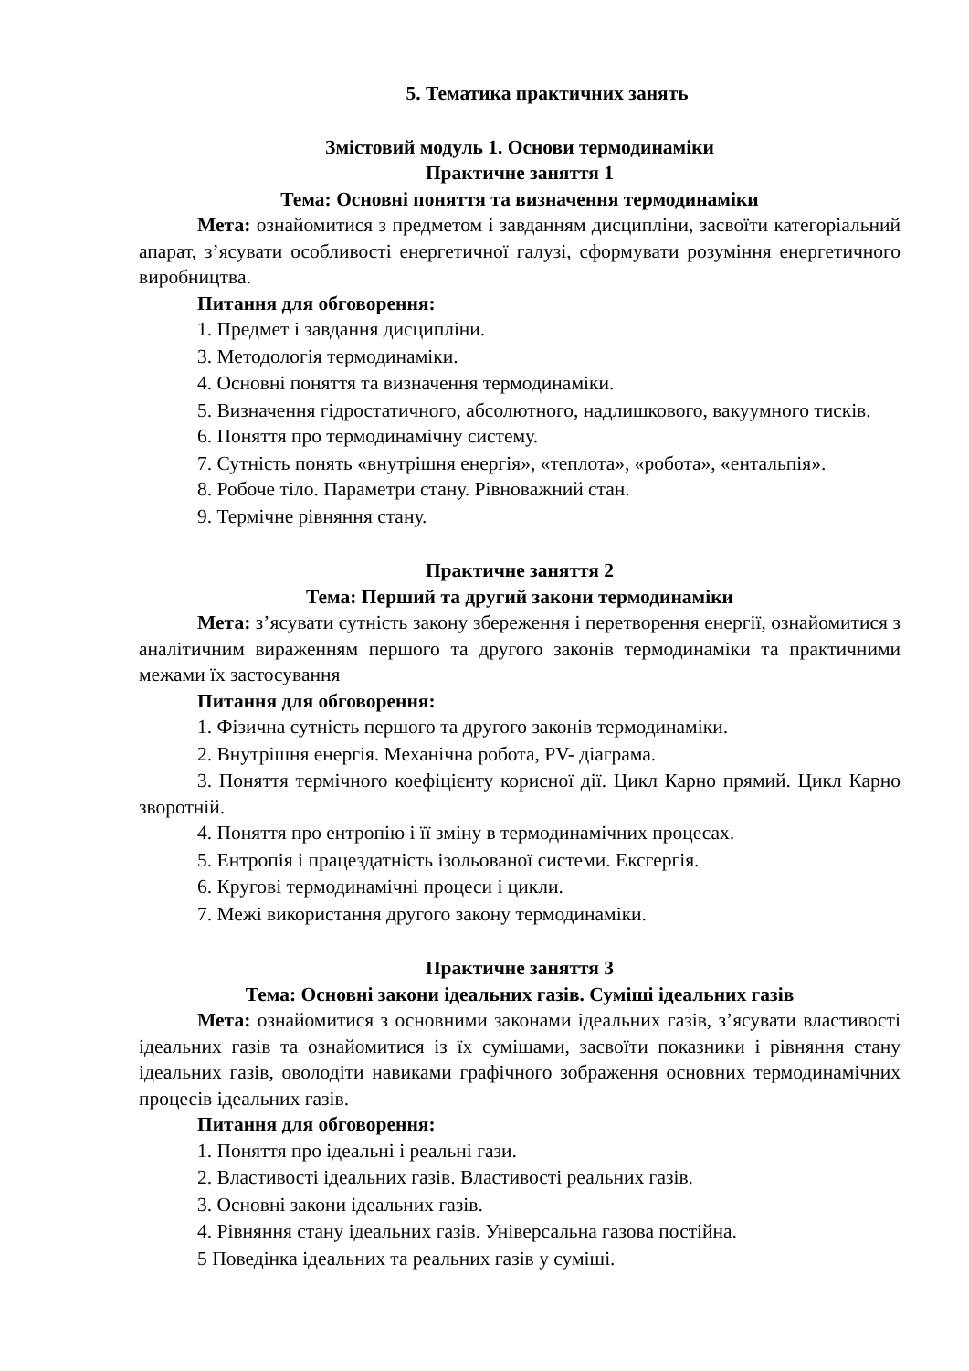5. Тематика практичних занять
Змістовий модуль 1. Основи термодинаміки
Практичне заняття 1
Тема: Основні поняття та визначення термодинаміки
Мета: ознайомитися з предметом і завданням дисципліни, засвоїти категоріальний апарат, з’ясувати особливості енергетичної галузі, сформувати розуміння енергетичного виробництва.
Питання для обговорення:
1. Предмет і завдання дисципліни.
3. Методологія термодинаміки.
4. Основні поняття та визначення термодинаміки.
5. Визначення гідростатичного, абсолютного, надлишкового, вакуумного тисків.
6. Поняття про термодинамічну систему.
7. Сутність понять «внутрішня енергія», «теплота», «робота», «ентальпія».
8. Робоче тіло. Параметри стану. Рівноважний стан.
9. Термічне рівняння стану.
Практичне заняття 2
Тема: Перший та другий закони термодинаміки
Мета: з’ясувати сутність закону збереження і перетворення енергії, ознайомитися з аналітичним вираженням першого та другого законів термодинаміки та практичними межами їх застосування
Питання для обговорення:
1. Фізична сутність першого та другого законів термодинаміки.
2. Внутрішня енергія. Механічна робота, PV- діаграма.
3. Поняття термічного коефіцієнту корисної дії. Цикл Карно прямий. Цикл Карно зворотній.
4. Поняття про ентропію і її зміну в термодинамічних процесах.
5. Ентропія і працездатність ізольованої системи. Ексгергія.
6. Кругові термодинамічні процеси і цикли.
7. Межі використання другого закону термодинаміки.
Практичне заняття 3
Тема: Основні закони ідеальних газів. Суміші ідеальних газів
Мета: ознайомитися з основними законами ідеальних газів, з’ясувати властивості ідеальних газів та ознайомитися із їх сумішами, засвоїти показники і рівняння стану ідеальних газів, оволодіти навиками графічного зображення основних термодинамічних процесів ідеальних газів.
Питання для обговорення:
1. Поняття про ідеальні і реальні гази.
2. Властивості ідеальних газів. Властивості реальних газів.
3. Основні закони ідеальних газів.
4. Рівняння стану ідеальних газів. Універсальна газова постійна.
5 Поведінка ідеальних та реальних газів у суміші.